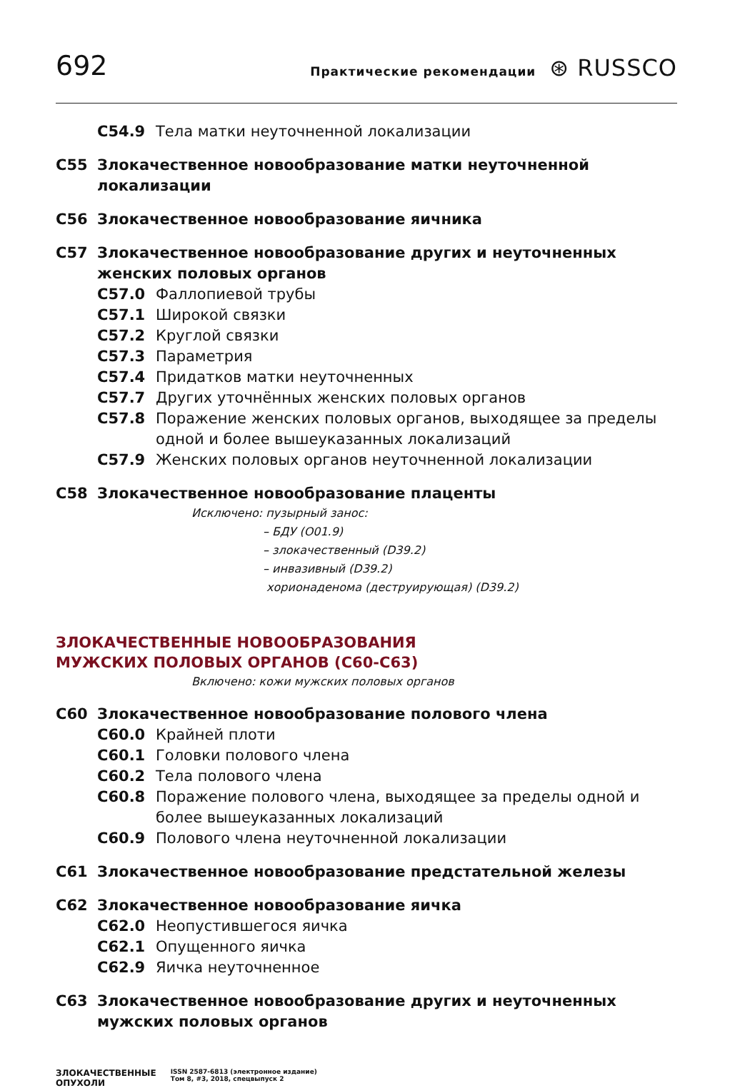692
Практические рекомендации ⊛ RUSSCO
C54.9 Тела матки неуточненной локализации
C55 Злокачественное новообразование матки неуточненной локализации
C56 Злокачественное новообразование яичника
C57 Злокачественное новообразование других и неуточненных женских половых органов
C57.0 Фаллопиевой трубы
C57.1 Широкой связки
C57.2 Круглой связки
C57.3 Параметрия
C57.4 Придатков матки неуточненных
C57.7 Других уточнённых женских половых органов
C57.8 Поражение женских половых органов, выходящее за пределы одной и более вышеуказанных локализаций
C57.9 Женских половых органов неуточненной локализации
C58 Злокачественное новообразование плаценты
Исключено: пузырный занос:
– БДУ (O01.9)
– злокачественный (D39.2)
– инвазивный (D39.2)
хорионаденома (деструирующая) (D39.2)
ЗЛОКАЧЕСТВЕННЫЕ НОВООБРАЗОВАНИЯ
МУЖСКИХ ПОЛОВЫХ ОРГАНОВ (C60-C63)
Включено: кожи мужских половых органов
C60 Злокачественное новообразование полового члена
C60.0 Крайней плоти
C60.1 Головки полового члена
C60.2 Тела полового члена
C60.8 Поражение полового члена, выходящее за пределы одной и более вышеуказанных локализаций
C60.9 Полового члена неуточненной локализации
C61 Злокачественное новообразование предстательной железы
C62 Злокачественное новообразование яичка
C62.0 Неопустившегося яичка
C62.1 Опущенного яичка
C62.9 Яичка неуточненное
C63 Злокачественное новообразование других и неуточненных мужских половых органов
ЗЛОКАЧЕСТВЕННЫЕ
ОПУХОЛИ ISSN 2587-6813 (электронное издание)
Том 8, #3, 2018, спецвыпуск 2